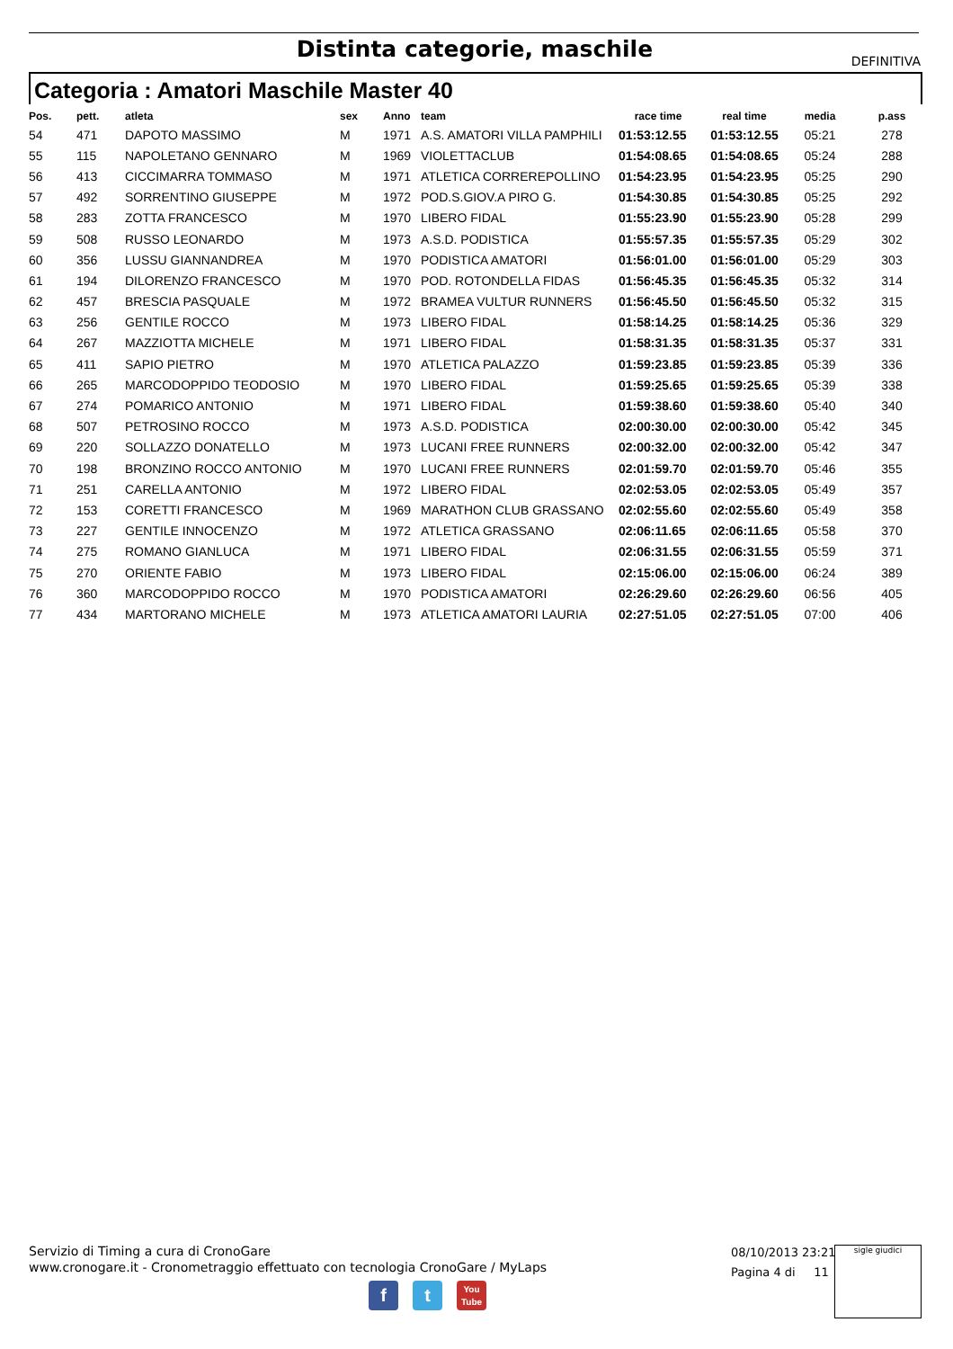Distinta categorie, maschile
DEFINITIVA
Categoria : Amatori Maschile Master 40
| Pos. | pett. | atleta | sex | Anno | team | race time | real time | media | p.ass |
| --- | --- | --- | --- | --- | --- | --- | --- | --- | --- |
| 54 | 471 | DAPOTO MASSIMO | M | 1971 | A.S. AMATORI VILLA PAMPHILI | 01:53:12.55 | 01:53:12.55 | 05:21 | 278 |
| 55 | 115 | NAPOLETANO GENNARO | M | 1969 | VIOLETTACLUB | 01:54:08.65 | 01:54:08.65 | 05:24 | 288 |
| 56 | 413 | CICCIMARRA TOMMASO | M | 1971 | ATLETICA CORREREPOLLINO | 01:54:23.95 | 01:54:23.95 | 05:25 | 290 |
| 57 | 492 | SORRENTINO GIUSEPPE | M | 1972 | POD.S.GIOV.A PIRO G. | 01:54:30.85 | 01:54:30.85 | 05:25 | 292 |
| 58 | 283 | ZOTTA FRANCESCO | M | 1970 | LIBERO FIDAL | 01:55:23.90 | 01:55:23.90 | 05:28 | 299 |
| 59 | 508 | RUSSO LEONARDO | M | 1973 | A.S.D. PODISTICA | 01:55:57.35 | 01:55:57.35 | 05:29 | 302 |
| 60 | 356 | LUSSU GIANNANDREA | M | 1970 | PODISTICA AMATORI | 01:56:01.00 | 01:56:01.00 | 05:29 | 303 |
| 61 | 194 | DILORENZO FRANCESCO | M | 1970 | POD. ROTONDELLA FIDAS | 01:56:45.35 | 01:56:45.35 | 05:32 | 314 |
| 62 | 457 | BRESCIA PASQUALE | M | 1972 | BRAMEA VULTUR RUNNERS | 01:56:45.50 | 01:56:45.50 | 05:32 | 315 |
| 63 | 256 | GENTILE ROCCO | M | 1973 | LIBERO FIDAL | 01:58:14.25 | 01:58:14.25 | 05:36 | 329 |
| 64 | 267 | MAZZIOTTA MICHELE | M | 1971 | LIBERO FIDAL | 01:58:31.35 | 01:58:31.35 | 05:37 | 331 |
| 65 | 411 | SAPIO PIETRO | M | 1970 | ATLETICA PALAZZO | 01:59:23.85 | 01:59:23.85 | 05:39 | 336 |
| 66 | 265 | MARCODOPPIDO TEODOSIO | M | 1970 | LIBERO FIDAL | 01:59:25.65 | 01:59:25.65 | 05:39 | 338 |
| 67 | 274 | POMARICO ANTONIO | M | 1971 | LIBERO FIDAL | 01:59:38.60 | 01:59:38.60 | 05:40 | 340 |
| 68 | 507 | PETROSINO ROCCO | M | 1973 | A.S.D. PODISTICA | 02:00:30.00 | 02:00:30.00 | 05:42 | 345 |
| 69 | 220 | SOLLAZZO DONATELLO | M | 1973 | LUCANI FREE RUNNERS | 02:00:32.00 | 02:00:32.00 | 05:42 | 347 |
| 70 | 198 | BRONZINO ROCCO ANTONIO | M | 1970 | LUCANI FREE RUNNERS | 02:01:59.70 | 02:01:59.70 | 05:46 | 355 |
| 71 | 251 | CARELLA ANTONIO | M | 1972 | LIBERO FIDAL | 02:02:53.05 | 02:02:53.05 | 05:49 | 357 |
| 72 | 153 | CORETTI FRANCESCO | M | 1969 | MARATHON CLUB GRASSANO | 02:02:55.60 | 02:02:55.60 | 05:49 | 358 |
| 73 | 227 | GENTILE INNOCENZO | M | 1972 | ATLETICA GRASSANO | 02:06:11.65 | 02:06:11.65 | 05:58 | 370 |
| 74 | 275 | ROMANO GIANLUCA | M | 1971 | LIBERO FIDAL | 02:06:31.55 | 02:06:31.55 | 05:59 | 371 |
| 75 | 270 | ORIENTE FABIO | M | 1973 | LIBERO FIDAL | 02:15:06.00 | 02:15:06.00 | 06:24 | 389 |
| 76 | 360 | MARCODOPPIDO ROCCO | M | 1970 | PODISTICA AMATORI | 02:26:29.60 | 02:26:29.60 | 06:56 | 405 |
| 77 | 434 | MARTORANO MICHELE | M | 1973 | ATLETICA AMATORI LAURIA | 02:27:51.05 | 02:27:51.05 | 07:00 | 406 |
Servizio di Timing a cura di CronoGare
www.cronogare.it - Cronometraggio effettuato con tecnologia CronoGare / MyLaps
08/10/2013 23:21
Pagina 4 di 11
sigle giudici
f t
You
Tube